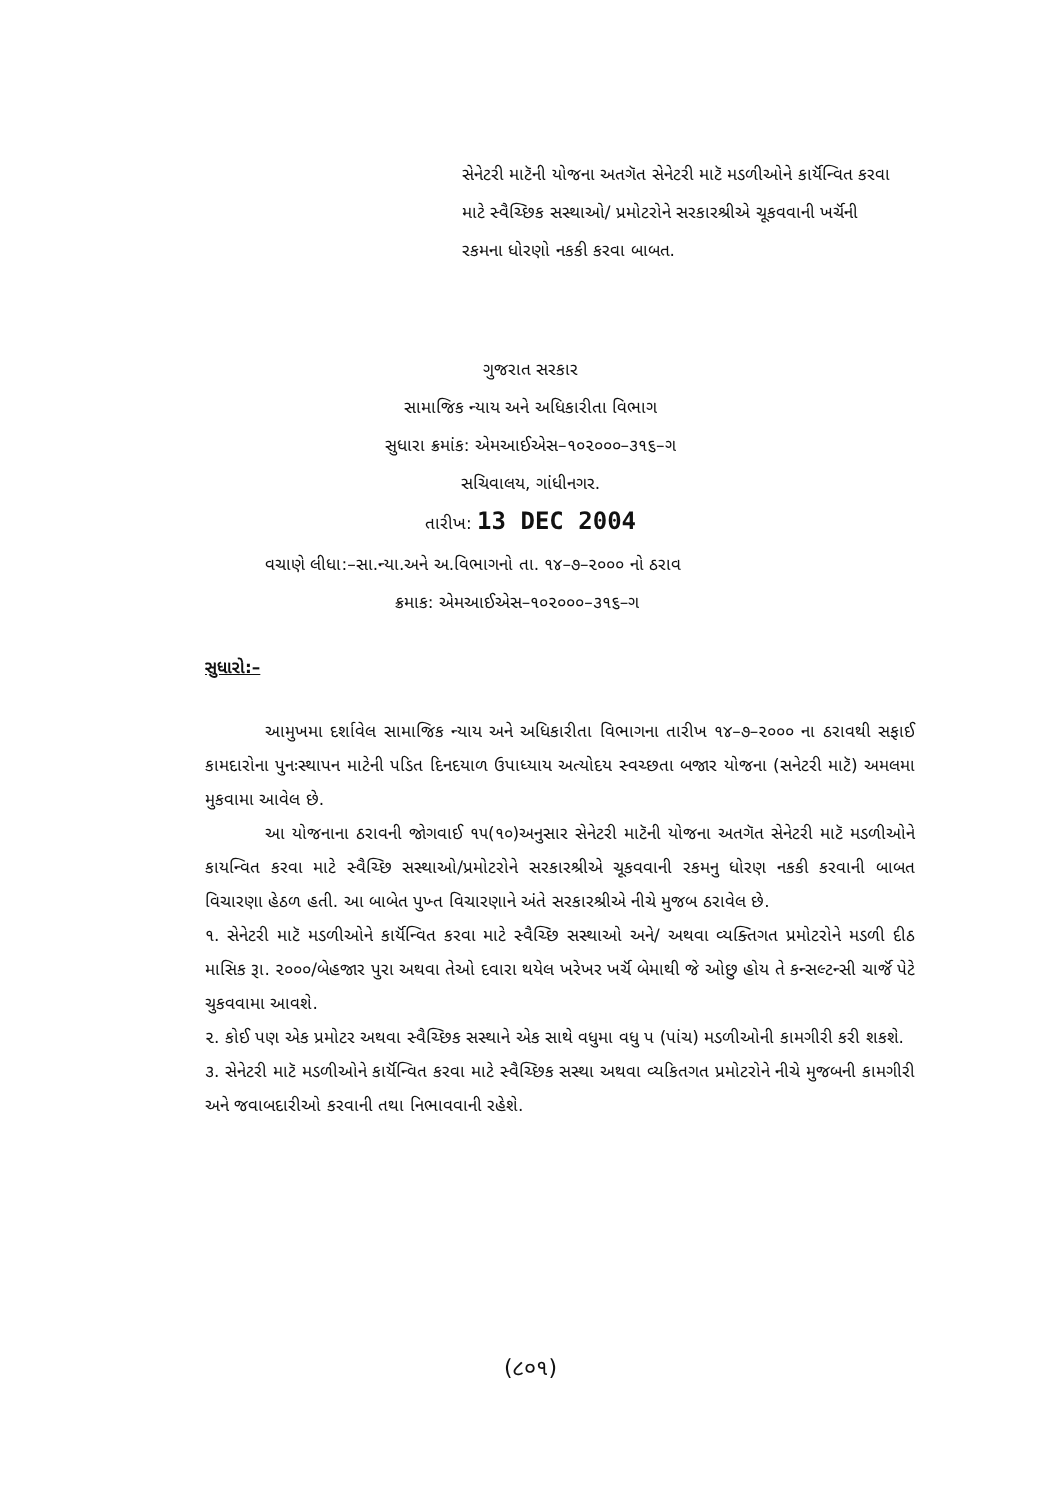સેનેટરી માટૅની યોજના અતગૅત સેનેટરી માટૅ મડળીઓને કાર્યૅન્વિત કરવા માટે સ્વૈચ્છિક સસ્થાઓ/ પ્રમોટરોને સરકારશ્રીએ ચૂકવવાની ખર્ચૅની રકમના ધોરણો નકકી કરવા બાબત.
ગુજરાત સરકાર
સામાજિક ન્યાય અને અધિકારીતા વિભાગ
સુધારા ક્રમાંક: એમઆઈએસ–૧૦૨૦૦૦–૩૧૬–ગ
સચિવાલય, ગાંધીનગર.
તારીખ: 13 DEC 2004
વચાણે લીધા:–સા.ન્યા.અને અ.વિભાગનો તા. ૧૪–૭–૨૦૦૦ નો ઠરાવ
ક્રમાક: એમઆઈએસ–૧૦૨૦૦૦–૩૧૬–ગ
સુધારો:–
આમુખમા દર્શાવેલ સામાજિક ન્યાય અને અધિકારીતા વિભાગના તારીખ ૧૪–૭–૨૦૦૦ ના ઠરાવથી સફાઈ કામદારોના પુનઃસ્થાપન માટેની પડિત દિનદયાળ ઉપાધ્યાય અત્યોદય સ્વચ્છતા બજાર યોજના (સનેટરી માટૅ) અમલમા મુકવામા આવેલ છે.
આ યોજનાના ઠરાવની જોગવાઈ ૧૫(૧૦)અનુસાર સેનેટરી માટૅની યોજના અતગૅત સેનેટરી માટૅ મડળીઓને કાયન્વિત કરવા માટે સ્વૈચ્છિ સસ્થાઓ/પ્રમોટરોને સરકારશ્રીએ ચૂકવવાની રકમનુ ધોરણ નકકી કરવાની બાબત વિચારણા હેઠળ હતી. આ બાબેત પુખ્ત વિચારણાને અંતે સરકારશ્રીએ નીચે મુજબ ઠરાવેલ છે.
૧. સેનેટરી માટૅ મડળીઓને કાર્યૅન્વિત કરવા માટે સ્વૈચ્છિ સસ્થાઓ અને/ અથવા વ્યક્તિગત પ્રમોટરોને મડળી દીઠ માસિક રૂા. ૨૦૦૦/બેહજાર પુરા અથવા તેઓ દવારા થયેલ ખરેખર ખર્ચૅ બેમાથી જે ઓછુ હોય તે કન્સલ્ટન્સી ચાર્જૅ પેટે ચુકવવામા આવશે.
૨. કોઈ પણ એક પ્રમોટર અથવા સ્વૈચ્છિક સસ્થાને એક સાથે વધુમા વધુ પ (પાંચ) મડળીઓની કામગીરી કરી શકશે.
૩. સેનેટરી માટૅ મડળીઓને કાર્યૅન્વિત કરવા માટે સ્વૈચ્છિક સસ્થા અથવા વ્યકિતગત પ્રમોટરોને નીચે મુજબની કામગીરી અને જવાબદારીઓ કરવાની તથા નિભાવવાની રહેશે.
(૮૦૧)